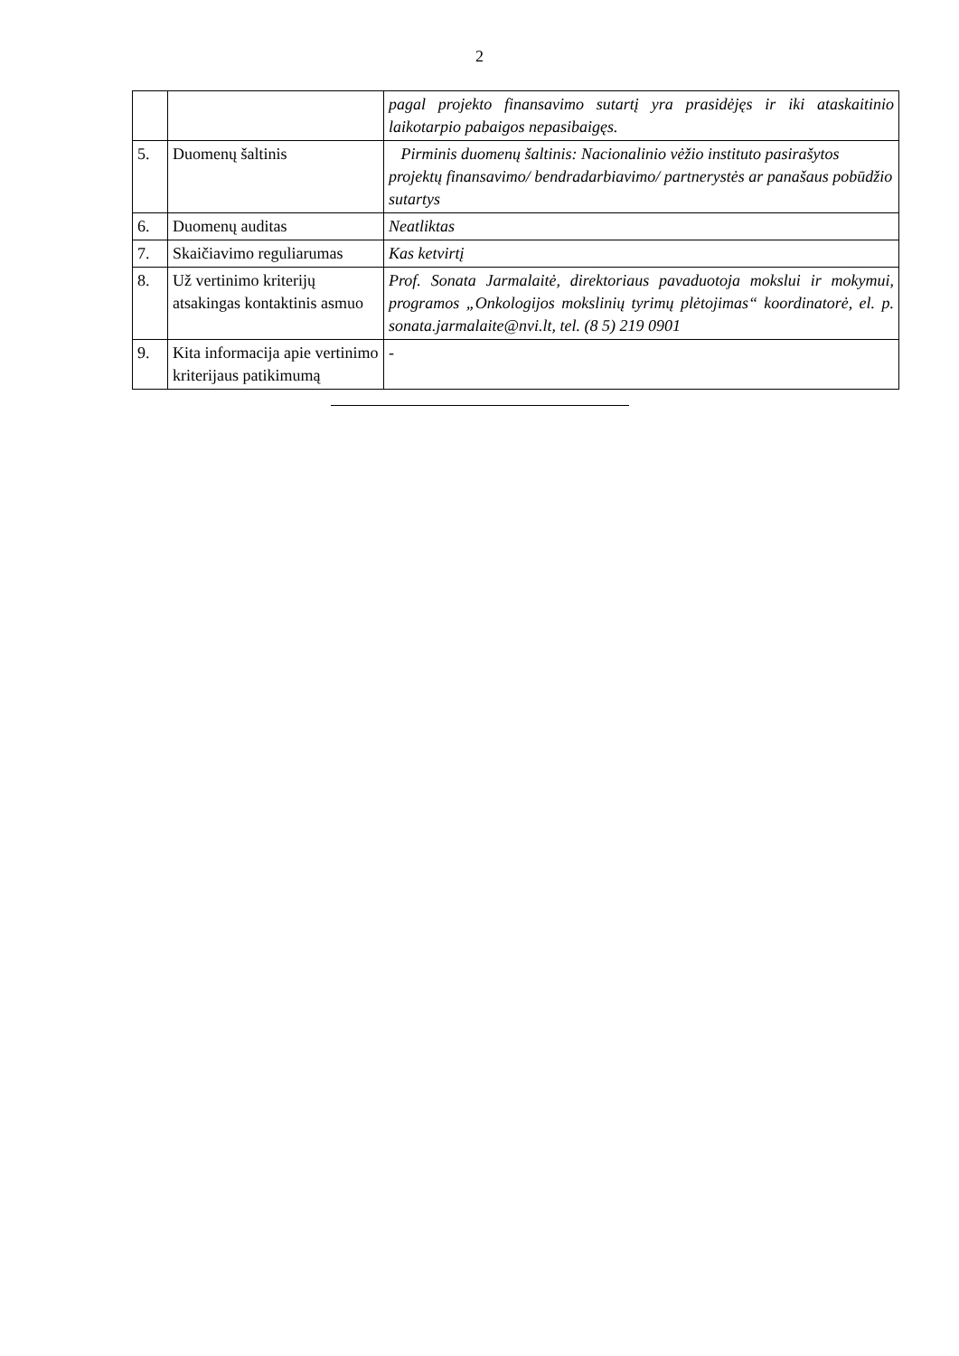2
| | | pagal projekto finansavimo sutartį yra prasidėjęs ir iki ataskaitinio laikotarpio pabaigos nepasibaigęs. |
| 5. | Duomenų šaltinis | Pirminis duomenų šaltinis: Nacionalinio vėžio instituto pasirašytos projektų finansavimo/ bendradarbiavimo/ partnerystės ar panašaus pobūdžio sutartys |
| 6. | Duomenų auditas | Neatliktas |
| 7. | Skaičiavimo reguliarumas | Kas ketvirtį |
| 8. | Už vertinimo kriterijų atsakingas kontaktinis asmuo | Prof. Sonata Jarmalaitė, direktoriaus pavaduotoja mokslui ir mokymui, programos „Onkologijos mokslinių tyrimų plėtojimas“ koordinatorė, el. p. sonata.jarmalaite@nvi.lt, tel. (8 5) 219 0901 |
| 9. | Kita informacija apie vertinimo kriterijaus patikimumą | - |